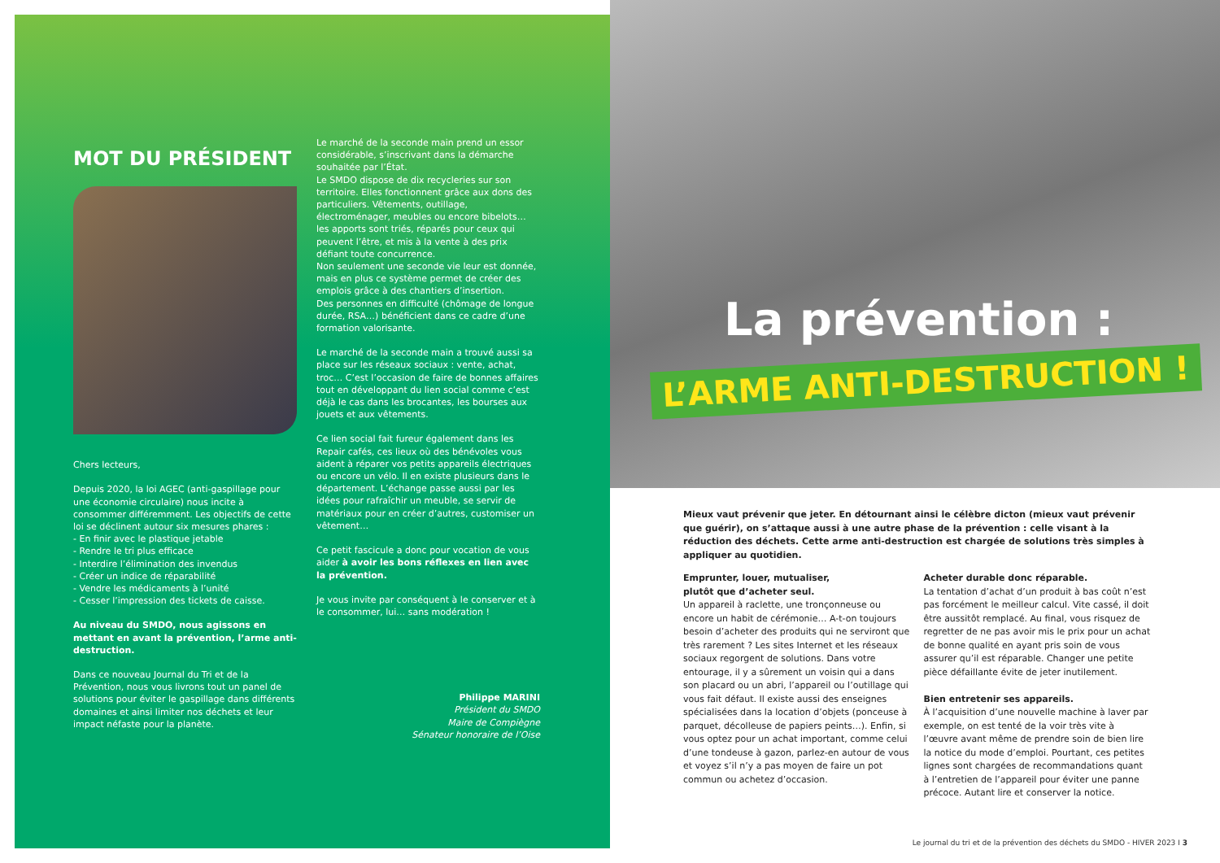MOT DU PRÉSIDENT
Chers lecteurs,
Depuis 2020, la loi AGEC (anti-gaspillage pour une économie circulaire) nous incite à consommer différemment. Les objectifs de cette loi se déclinent autour six mesures phares :
- En finir avec le plastique jetable
- Rendre le tri plus efficace
- Interdire l’élimination des invendus
- Créer un indice de réparabilité
- Vendre les médicaments à l’unité
- Cesser l’impression des tickets de caisse.
Au niveau du SMDO, nous agissons en mettant en avant la prévention, l’arme anti-destruction.
Dans ce nouveau Journal du Tri et de la Prévention, nous vous livrons tout un panel de solutions pour éviter le gaspillage dans différents domaines et ainsi limiter nos déchets et leur impact néfaste pour la planète.
Le marché de la seconde main prend un essor considérable, s’inscrivant dans la démarche souhaitée par l’État.
Le SMDO dispose de dix recycleries sur son territoire. Elles fonctionnent grâce aux dons des particuliers. Vêtements, outillage, électroménager, meubles ou encore bibelots… les apports sont triés, réparés pour ceux qui peuvent l’être, et mis à la vente à des prix défiant toute concurrence.
Non seulement une seconde vie leur est donnée, mais en plus ce système permet de créer des emplois grâce à des chantiers d’insertion.
Des personnes en difficulté (chômage de longue durée, RSA…) bénéficient dans ce cadre d’une formation valorisante.
Le marché de la seconde main a trouvé aussi sa place sur les réseaux sociaux : vente, achat, troc… C’est l’occasion de faire de bonnes affaires tout en développant du lien social comme c’est déjà le cas dans les brocantes, les bourses aux jouets et aux vêtements.
Ce lien social fait fureur également dans les Repair cafés, ces lieux où des bénévoles vous aident à réparer vos petits appareils électriques ou encore un vélo. Il en existe plusieurs dans le département. L’échange passe aussi par les idées pour rafraîchir un meuble, se servir de matériaux pour en créer d’autres, customiser un vêtement…
Ce petit fascicule a donc pour vocation de vous aider à avoir les bons réflexes en lien avec la prévention.
Je vous invite par conséquent à le conserver et à le consommer, lui… sans modération !
Philippe MARINI
Président du SMDO
Maire de Compiègne
Sénateur honoraire de l’Oise
La prévention :
L’ARME ANTI-DESTRUCTION !
Mieux vaut prévenir que jeter. En détournant ainsi le célèbre dicton (mieux vaut prévenir que guérir), on s’attaque aussi à une autre phase de la prévention : celle visant à la réduction des déchets. Cette arme anti-destruction est chargée de solutions très simples à appliquer au quotidien.
Emprunter, louer, mutualiser,
plutôt que d’acheter seul.
Un appareil à raclette, une tronçonneuse ou encore un habit de cérémonie… A-t-on toujours besoin d’acheter des produits qui ne serviront que très rarement ? Les sites Internet et les réseaux sociaux regorgent de solutions. Dans votre entourage, il y a sûrement un voisin qui a dans son placard ou un abri, l’appareil ou l’outillage qui vous fait défaut. Il existe aussi des enseignes spécialisées dans la location d’objets (ponceuse à parquet, décolleuse de papiers peints…). Enfin, si vous optez pour un achat important, comme celui d’une tondeuse à gazon, parlez-en autour de vous et voyez s’il n’y a pas moyen de faire un pot commun ou achetez d’occasion.
Acheter durable donc réparable.
La tentation d’achat d’un produit à bas coût n’est pas forcément le meilleur calcul. Vite cassé, il doit être aussitôt remplacé. Au final, vous risquez de regretter de ne pas avoir mis le prix pour un achat de bonne qualité en ayant pris soin de vous assurer qu’il est réparable. Changer une petite pièce défaillante évite de jeter inutilement.
Bien entretenir ses appareils.
À l’acquisition d’une nouvelle machine à laver par exemple, on est tenté de la voir très vite à l’œuvre avant même de prendre soin de bien lire la notice du mode d’emploi. Pourtant, ces petites lignes sont chargées de recommandations quant à l’entretien de l’appareil pour éviter une panne précoce. Autant lire et conserver la notice.
Le journal du tri et de la prévention des déchets du SMDO - HIVER 2023 I 3